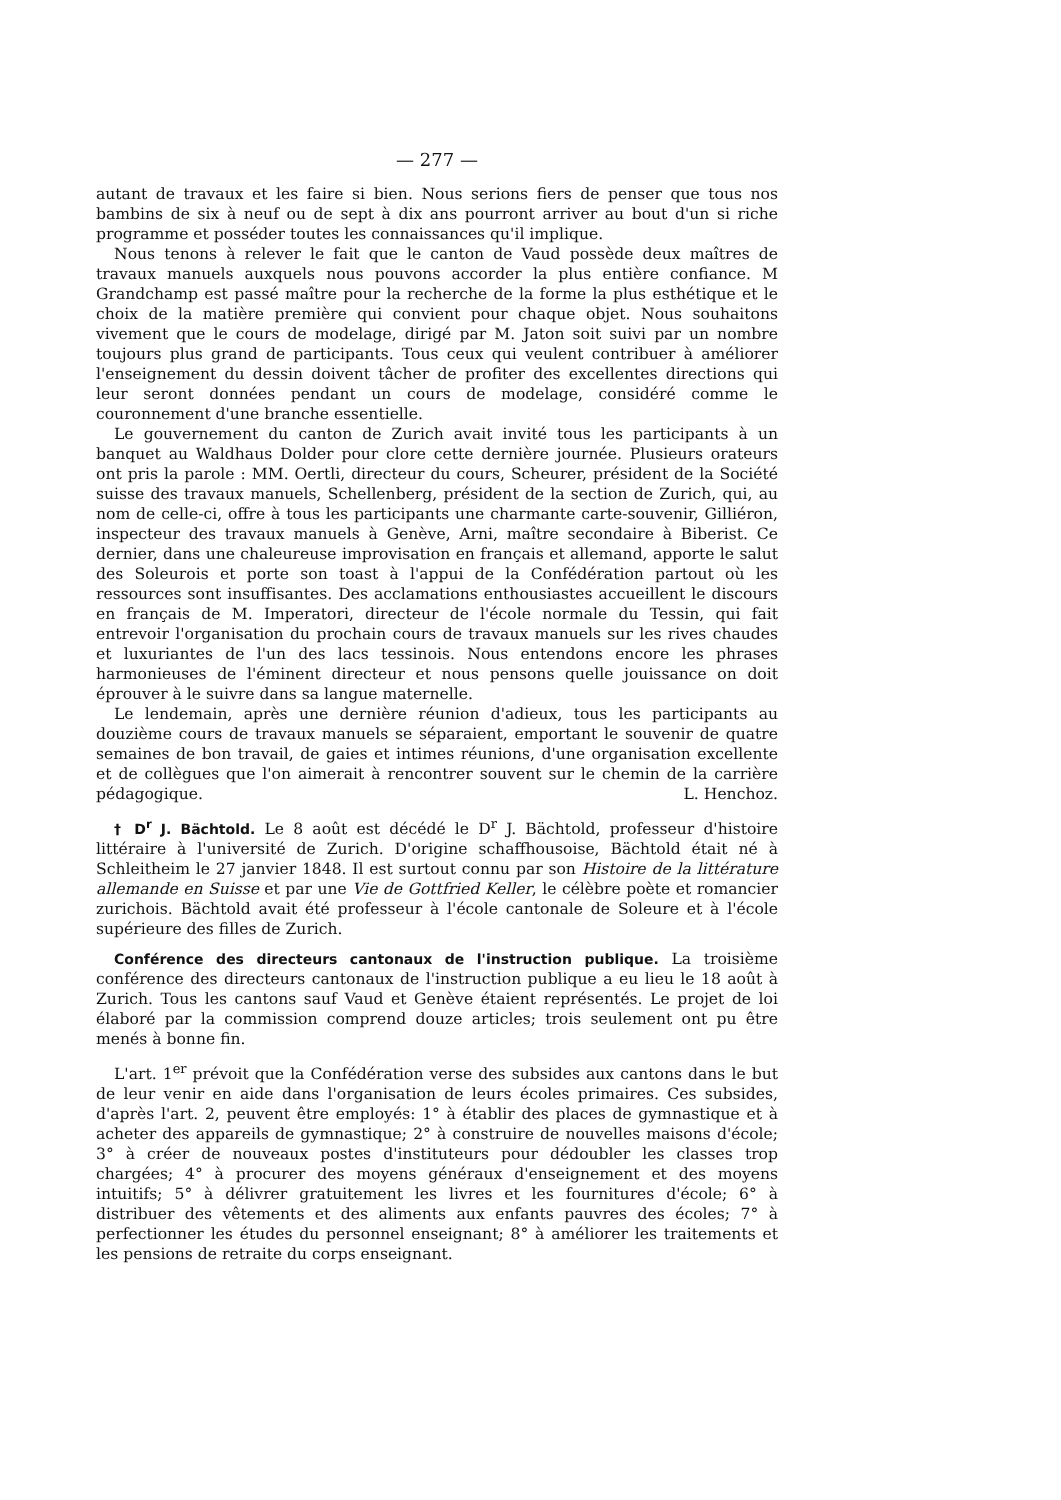— 277 —
autant de travaux et les faire si bien. Nous serions fiers de penser que tous nos bambins de six à neuf ou de sept à dix ans pourront arriver au bout d'un si riche programme et posséder toutes les connaissances qu'il implique.
Nous tenons à relever le fait que le canton de Vaud possède deux maîtres de travaux manuels auxquels nous pouvons accorder la plus entière confiance. M Grandchamp est passé maître pour la recherche de la forme la plus esthétique et le choix de la matière première qui convient pour chaque objet. Nous souhaitons vivement que le cours de modelage, dirigé par M. Jaton soit suivi par un nombre toujours plus grand de participants. Tous ceux qui veulent contribuer à améliorer l'enseignement du dessin doivent tâcher de profiter des excellentes directions qui leur seront données pendant un cours de modelage, considéré comme le couronnement d'une branche essentielle.
Le gouvernement du canton de Zurich avait invité tous les participants à un banquet au Waldhaus Dolder pour clore cette dernière journée. Plusieurs orateurs ont pris la parole : MM. Oertli, directeur du cours, Scheurer, président de la Société suisse des travaux manuels, Schellenberg, président de la section de Zurich, qui, au nom de celle-ci, offre à tous les participants une charmante carte-souvenir, Gilliéron, inspecteur des travaux manuels à Genève, Arni, maître secondaire à Biberist. Ce dernier, dans une chaleureuse improvisation en français et allemand, apporte le salut des Soleurois et porte son toast à l'appui de la Confédération partout où les ressources sont insuffisantes. Des acclamations enthousiastes accueillent le discours en français de M. Imperatori, directeur de l'école normale du Tessin, qui fait entrevoir l'organisation du prochain cours de travaux manuels sur les rives chaudes et luxuriantes de l'un des lacs tessinois. Nous entendons encore les phrases harmonieuses de l'éminent directeur et nous pensons quelle jouissance on doit éprouver à le suivre dans sa langue maternelle.
Le lendemain, après une dernière réunion d'adieux, tous les participants au douzième cours de travaux manuels se séparaient, emportant le souvenir de quatre semaines de bon travail, de gaies et intimes réunions, d'une organisation excellente et de collègues que l'on aimerait à rencontrer souvent sur le chemin de la carrière pédagogique. L. Henchoz.
† D<sup>r</sup> J. Bächtold. Le 8 août est décédé le D<sup>r</sup> J. Bächtold, professeur d'histoire littéraire à l'université de Zurich. D'origine schaffhousoise, Bächtold était né à Schleitheim le 27 janvier 1848. Il est surtout connu par son Histoire de la littérature allemande en Suisse et par une Vie de Gottfried Keller, le célèbre poète et romancier zurichois. Bächtold avait été professeur à l'école cantonale de Soleure et à l'école supérieure des filles de Zurich.
Conférence des directeurs cantonaux de l'instruction publique. La troisième conférence des directeurs cantonaux de l'instruction publique a eu lieu le 18 août à Zurich. Tous les cantons sauf Vaud et Genève étaient représentés. Le projet de loi élaboré par la commission comprend douze articles; trois seulement ont pu être menés à bonne fin.
L'art. 1<sup>er</sup> prévoit que la Confédération verse des subsides aux cantons dans le but de leur venir en aide dans l'organisation de leurs écoles primaires. Ces subsides, d'après l'art. 2, peuvent être employés: 1° à établir des places de gymnastique et à acheter des appareils de gymnastique; 2° à construire de nouvelles maisons d'école; 3° à créer de nouveaux postes d'instituteurs pour dédoubler les classes trop chargées; 4° à procurer des moyens généraux d'enseignement et des moyens intuitifs; 5° à délivrer gratuitement les livres et les fournitures d'école; 6° à distribuer des vêtements et des aliments aux enfants pauvres des écoles; 7° à perfectionner les études du personnel enseignant; 8° à améliorer les traitements et les pensions de retraite du corps enseignant.